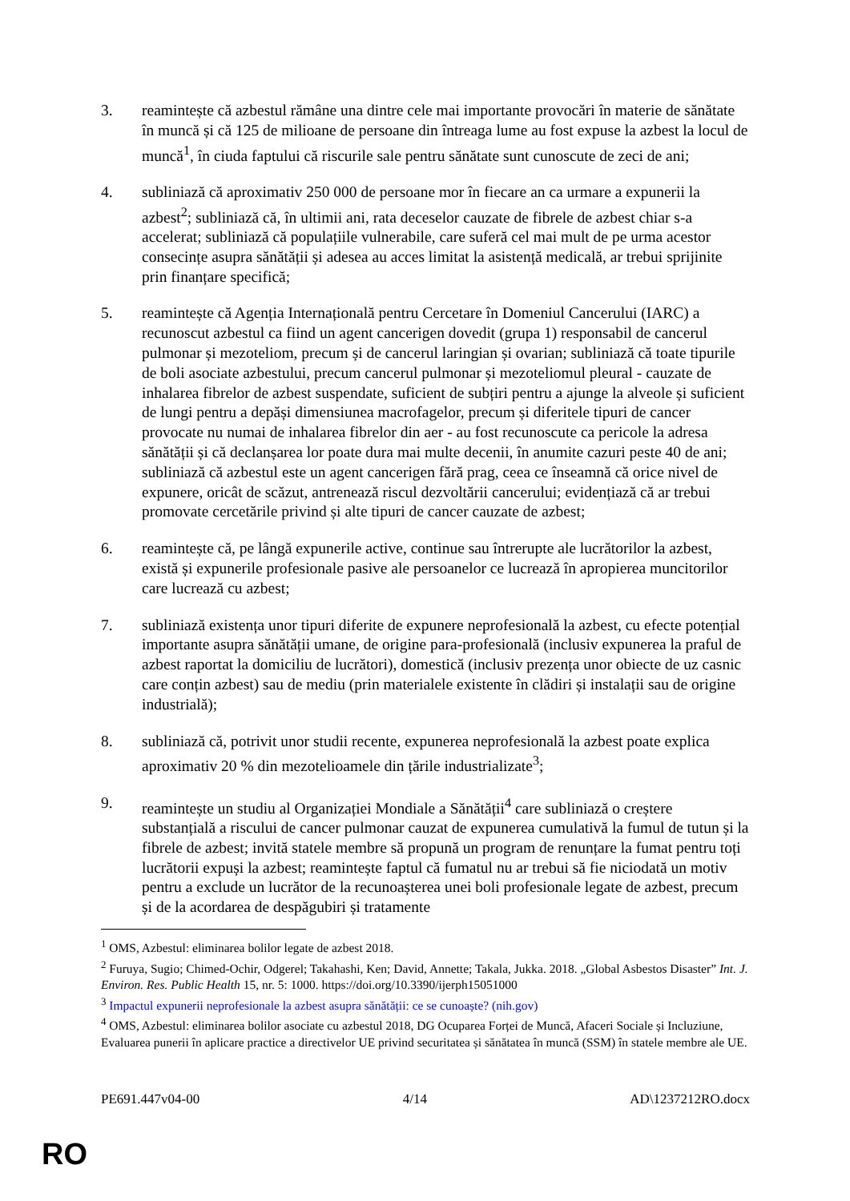3. reamintește că azbestul rămâne una dintre cele mai importante provocări în materie de sănătate în muncă și că 125 de milioane de persoane din întreaga lume au fost expuse la azbest la locul de muncă<sup>1</sup>, în ciuda faptului că riscurile sale pentru sănătate sunt cunoscute de zeci de ani;
4. subliniază că aproximativ 250 000 de persoane mor în fiecare an ca urmare a expunerii la azbest<sup>2</sup>; subliniază că, în ultimii ani, rata deceselor cauzate de fibrele de azbest chiar s-a accelerat; subliniază că populațiile vulnerabile, care suferă cel mai mult de pe urma acestor consecințe asupra sănătății și adesea au acces limitat la asistență medicală, ar trebui sprijinite prin finanțare specifică;
5. reamintește că Agenția Internațională pentru Cercetare în Domeniul Cancerului (IARC) a recunoscut azbestul ca fiind un agent cancerigen dovedit (grupa 1) responsabil de cancerul pulmonar și mezoteliom, precum și de cancerul laringian și ovarian; subliniază că toate tipurile de boli asociate azbestului, precum cancerul pulmonar și mezoteliomul pleural - cauzate de inhalarea fibrelor de azbest suspendate, suficient de subțiri pentru a ajunge la alveole și suficient de lungi pentru a depăși dimensiunea macrofagelor, precum și diferitele tipuri de cancer provocate nu numai de inhalarea fibrelor din aer - au fost recunoscute ca pericole la adresa sănătății și că declanșarea lor poate dura mai multe decenii, în anumite cazuri peste 40 de ani; subliniază că azbestul este un agent cancerigen fără prag, ceea ce înseamnă că orice nivel de expunere, oricât de scăzut, antrenează riscul dezvoltării cancerului; evidențiază că ar trebui promovate cercetările privind și alte tipuri de cancer cauzate de azbest;
6. reamintește că, pe lângă expunerile active, continue sau întrerupte ale lucrătorilor la azbest, există și expunerile profesionale pasive ale persoanelor ce lucrează în apropierea muncitorilor care lucrează cu azbest;
7. subliniază existența unor tipuri diferite de expunere neprofesională la azbest, cu efecte potențial importante asupra sănătății umane, de origine para-profesională (inclusiv expunerea la praful de azbest raportat la domiciliu de lucrători), domestică (inclusiv prezența unor obiecte de uz casnic care conțin azbest) sau de mediu (prin materialele existente în clădiri și instalații sau de origine industrială);
8. subliniază că, potrivit unor studii recente, expunerea neprofesională la azbest poate explica aproximativ 20 % din mezotelioamele din țările industrializate<sup>3</sup>;
9. reamintește un studiu al Organizației Mondiale a Sănătății<sup>4</sup> care subliniază o creștere substanțială a riscului de cancer pulmonar cauzat de expunerea cumulativă la fumul de tutun și la fibrele de azbest; invită statele membre să propună un program de renunțare la fumat pentru toți lucrătorii expuși la azbest; reamintește faptul că fumatul nu ar trebui să fie niciodată un motiv pentru a exclude un lucrător de la recunoașterea unei boli profesionale legate de azbest, precum și de la acordarea de despăgubiri și tratamente
<sup>1</sup> OMS, Azbestul: eliminarea bolilor legate de azbest 2018.
<sup>2</sup> Furuya, Sugio; Chimed-Ochir, Odgerel; Takahashi, Ken; David, Annette; Takala, Jukka. 2018. „Global Asbestos Disaster” Int. J. Environ. Res. Public Health 15, nr. 5: 1000. https://doi.org/10.3390/ijerph15051000
<sup>3</sup> Impactul expunerii neprofesionale la azbest asupra sănătății: ce se cunoaște? (nih.gov)
<sup>4</sup> OMS, Azbestul: eliminarea bolilor asociate cu azbestul 2018, DG Ocuparea Forței de Muncă, Afaceri Sociale și Incluziune, Evaluarea punerii în aplicare practice a directivelor UE privind securitatea și sănătatea în muncă (SSM) în statele membre ale UE.
PE691.447v04-00 4/14 AD\1237212RO.docx
RO